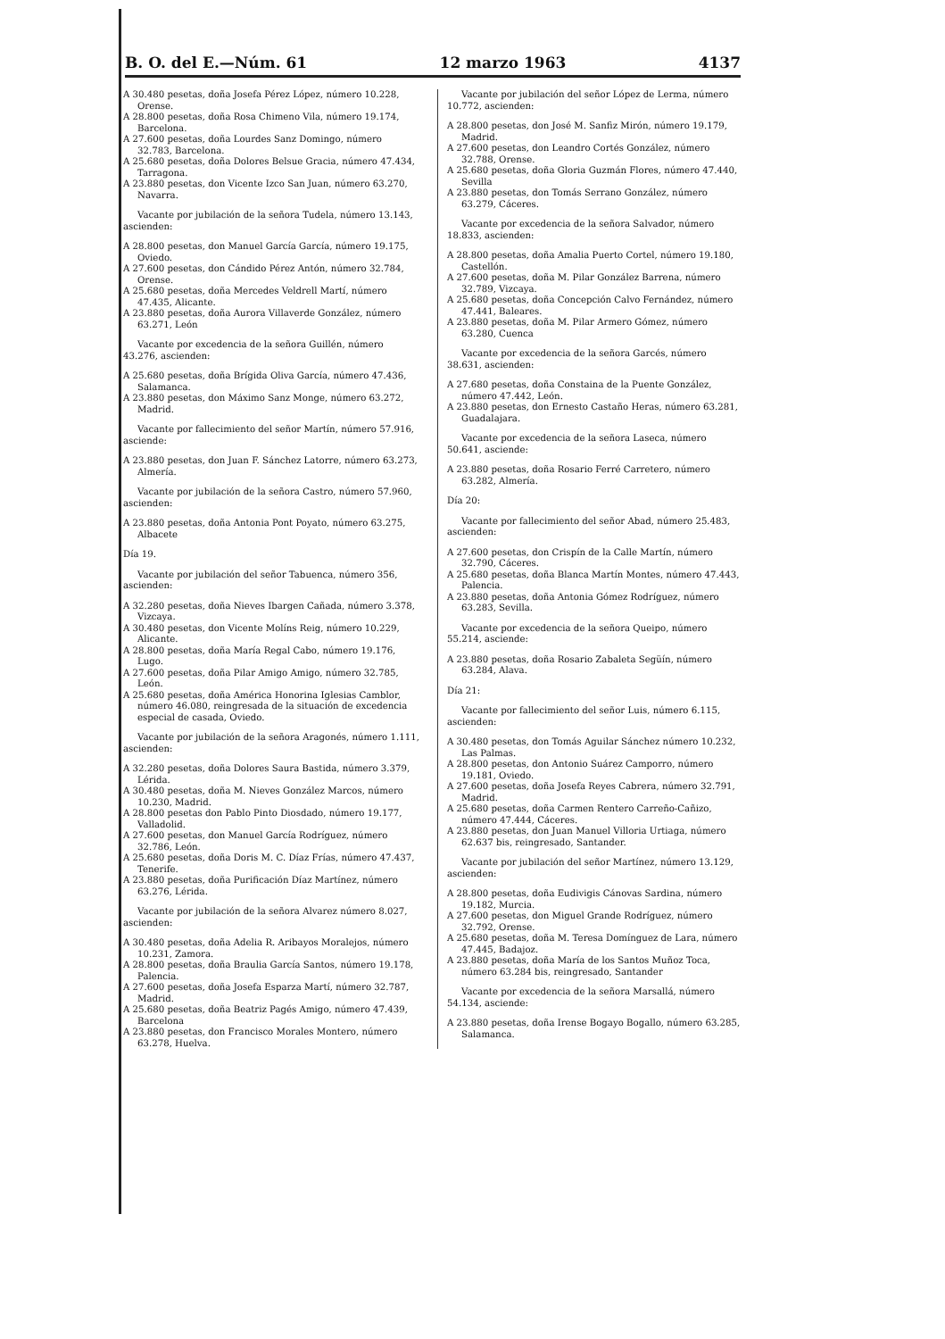B. O. del E.—Núm. 61 12 marzo 1963 4137
A 30.480 pesetas, doña Josefa Pérez López, número 10.228, Orense.
A 28.800 pesetas, doña Rosa Chimeno Vila, número 19.174, Barcelona.
A 27.600 pesetas, doña Lourdes Sanz Domingo, número 32.783, Barcelona.
A 25.680 pesetas, doña Dolores Belsue Gracia, número 47.434, Tarragona.
A 23.880 pesetas, don Vicente Izco San Juan, número 63.270, Navarra.
Vacante por jubilación de la señora Tudela, número 13.143, ascienden:
A 28.800 pesetas, don Manuel García García, número 19.175, Oviedo.
A 27.600 pesetas, don Cándido Pérez Antón, número 32.784, Orense.
A 25.680 pesetas, doña Mercedes Veldrell Martí, número 47.435, Alicante.
A 23.880 pesetas, doña Aurora Villaverde González, número 63.271, León
Vacante por excedencia de la señora Guillén, número 43.276, ascienden:
A 25.680 pesetas, doña Brígida Oliva García, número 47.436, Salamanca.
A 23.880 pesetas, don Máximo Sanz Monge, número 63.272, Madrid.
Vacante por fallecimiento del señor Martín, número 57.916, asciende:
A 23.880 pesetas, don Juan F. Sánchez Latorre, número 63.273, Almería.
Vacante por jubilación de la señora Castro, número 57.960, ascienden:
A 23.880 pesetas, doña Antonia Pont Poyato, número 63.275, Albacete
Día 19.
Vacante por jubilación del señor Tabuenca, número 356, ascienden:
A 32.280 pesetas, doña Nieves Ibargen Cañada, número 3.378, Vizcaya.
A 30.480 pesetas, don Vicente Molíns Reig, número 10.229, Alicante.
A 28.800 pesetas, doña María Regal Cabo, número 19.176, Lugo.
A 27.600 pesetas, doña Pilar Amigo Amigo, número 32.785, León.
A 25.680 pesetas, doña América Honorina Iglesias Camblor, número 46.080, reingresada de la situación de excedencia especial de casada, Oviedo.
Vacante por jubilación de la señora Aragonés, número 1.111, ascienden:
A 32.280 pesetas, doña Dolores Saura Bastida, número 3.379, Lérida.
A 30.480 pesetas, doña M. Nieves González Marcos, número 10.230, Madrid.
A 28.800 pesetas don Pablo Pinto Diosdado, número 19.177, Valladolid.
A 27.600 pesetas, don Manuel García Rodríguez, número 32.786, León.
A 25.680 pesetas, doña Doris M. C. Díaz Frías, número 47.437, Tenerife.
A 23.880 pesetas, doña Purificación Díaz Martínez, número 63.276, Lérida.
Vacante por jubilación de la señora Alvarez número 8.027, ascienden:
A 30.480 pesetas, doña Adelia R. Aribayos Moralejos, número 10.231, Zamora.
A 28.800 pesetas, doña Braulia García Santos, número 19.178, Palencia.
A 27.600 pesetas, doña Josefa Esparza Martí, número 32.787, Madrid.
A 25.680 pesetas, doña Beatriz Pagés Amigo, número 47.439, Barcelona
A 23.880 pesetas, don Francisco Morales Montero, número 63.278, Huelva.
Vacante por jubilación del señor López de Lerma, número 10.772, ascienden:
A 28.800 pesetas, don José M. Sanfiz Mirón, número 19.179, Madrid.
A 27.600 pesetas, don Leandro Cortés González, número 32.788, Orense.
A 25.680 pesetas, doña Gloria Guzmán Flores, número 47.440, Sevilla
A 23.880 pesetas, don Tomás Serrano González, número 63.279, Cáceres.
Vacante por excedencia de la señora Salvador, número 18.833, ascienden:
A 28.800 pesetas, doña Amalia Puerto Cortel, número 19.180, Castellón.
A 27.600 pesetas, doña M. Pilar González Barrena, número 32.789, Vizcaya.
A 25.680 pesetas, doña Concepción Calvo Fernández, número 47.441, Baleares.
A 23.880 pesetas, doña M. Pilar Armero Gómez, número 63.280, Cuenca
Vacante por excedencia de la señora Garcés, número 38.631, ascienden:
A 27.680 pesetas, doña Constaina de la Puente González, número 47.442, León.
A 23.880 pesetas, don Ernesto Castaño Heras, número 63.281, Guadalajara.
Vacante por excedencia de la señora Laseca, número 50.641, asciende:
A 23.880 pesetas, doña Rosario Ferré Carretero, número 63.282, Almería.
Día 20:
Vacante por fallecimiento del señor Abad, número 25.483, ascienden:
A 27.600 pesetas, don Crispín de la Calle Martín, número 32.790, Cáceres.
A 25.680 pesetas, doña Blanca Martín Montes, número 47.443, Palencia.
A 23.880 pesetas, doña Antonia Gómez Rodríguez, número 63.283, Sevilla.
Vacante por excedencia de la señora Queipo, número 55.214, asciende:
A 23.880 pesetas, doña Rosario Zabaleta Següín, número 63.284, Alava.
Día 21:
Vacante por fallecimiento del señor Luis, número 6.115, ascienden:
A 30.480 pesetas, don Tomás Aguilar Sánchez número 10.232, Las Palmas.
A 28.800 pesetas, don Antonio Suárez Camporro, número 19.181, Oviedo.
A 27.600 pesetas, doña Josefa Reyes Cabrera, número 32.791, Madrid.
A 25.680 pesetas, doña Carmen Rentero Carreño-Cañizo, número 47.444, Cáceres.
A 23.880 pesetas, don Juan Manuel Villoria Urtiaga, número 62.637 bis, reingresado, Santander.
Vacante por jubilación del señor Martínez, número 13.129, ascienden:
A 28.800 pesetas, doña Eudivigis Cánovas Sardina, número 19.182, Murcia.
A 27.600 pesetas, don Miguel Grande Rodríguez, número 32.792, Orense.
A 25.680 pesetas, doña M. Teresa Domínguez de Lara, número 47.445, Badajoz.
A 23.880 pesetas, doña María de los Santos Muñoz Toca, número 63.284 bis, reingresado, Santander
Vacante por excedencia de la señora Marsallá, número 54.134, asciende:
A 23.880 pesetas, doña Irense Bogayo Bogallo, número 63.285, Salamanca.